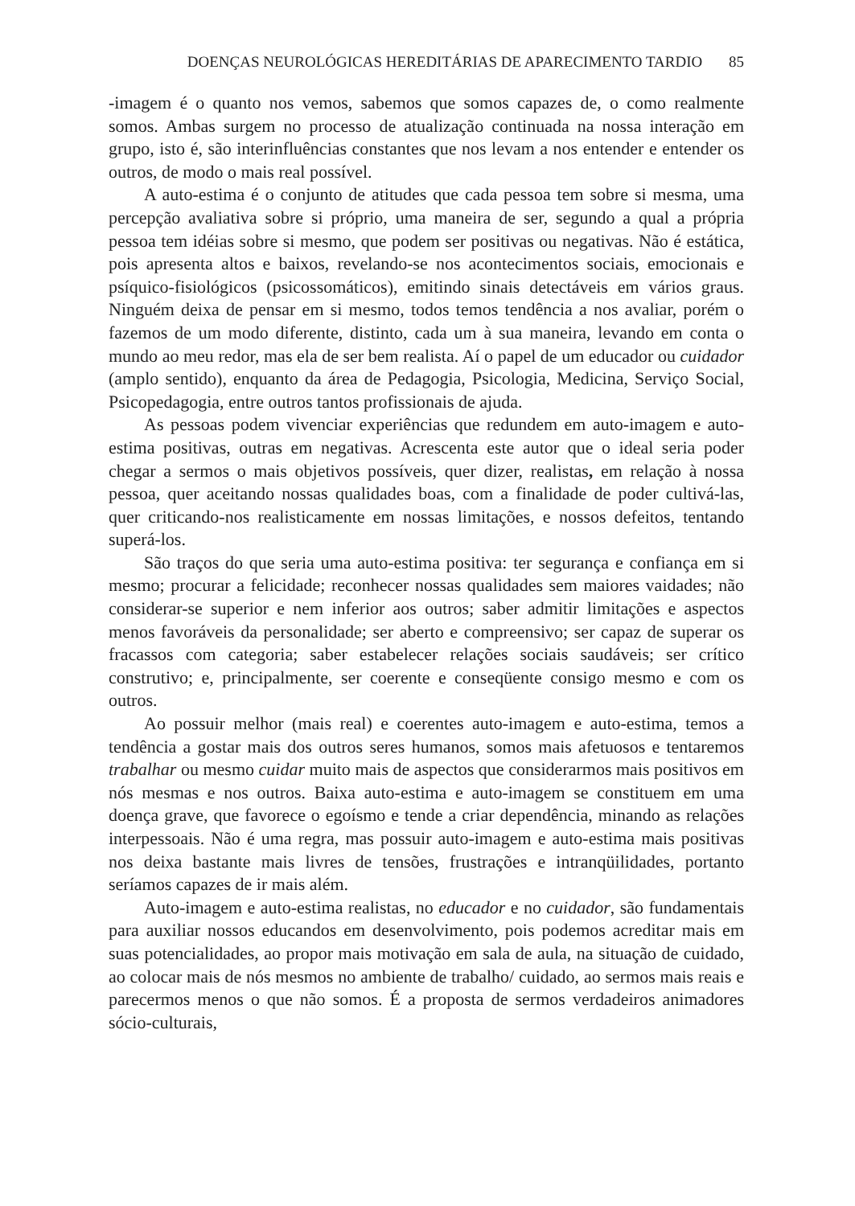DOENÇAS NEUROLÓGICAS HEREDITÁRIAS DE APARECIMENTO TARDIO 85
-imagem é o quanto nos vemos, sabemos que somos capazes de, o como realmente somos. Ambas surgem no processo de atualização continuada na nossa interação em grupo, isto é, são interinfluências constantes que nos levam a nos entender e entender os outros, de modo o mais real possível.
A auto-estima é o conjunto de atitudes que cada pessoa tem sobre si mesma, uma percepção avaliativa sobre si próprio, uma maneira de ser, segundo a qual a própria pessoa tem idéias sobre si mesmo, que podem ser positivas ou negativas. Não é estática, pois apresenta altos e baixos, revelando-se nos acontecimentos sociais, emocionais e psíquico-fisiológicos (psicossomáticos), emitindo sinais detectáveis em vários graus. Ninguém deixa de pensar em si mesmo, todos temos tendência a nos avaliar, porém o fazemos de um modo diferente, distinto, cada um à sua maneira, levando em conta o mundo ao meu redor, mas ela de ser bem realista. Aí o papel de um educador ou cuidador (amplo sentido), enquanto da área de Pedagogia, Psicologia, Medicina, Serviço Social, Psicopedagogia, entre outros tantos profissionais de ajuda.
As pessoas podem vivenciar experiências que redundem em auto-imagem e auto-estima positivas, outras em negativas. Acrescenta este autor que o ideal seria poder chegar a sermos o mais objetivos possíveis, quer dizer, realistas, em relação à nossa pessoa, quer aceitando nossas qualidades boas, com a finalidade de poder cultivá-las, quer criticando-nos realisticamente em nossas limitações, e nossos defeitos, tentando superá-los.
São traços do que seria uma auto-estima positiva: ter segurança e confiança em si mesmo; procurar a felicidade; reconhecer nossas qualidades sem maiores vaidades; não considerar-se superior e nem inferior aos outros; saber admitir limitações e aspectos menos favoráveis da personalidade; ser aberto e compreensivo; ser capaz de superar os fracassos com categoria; saber estabelecer relações sociais saudáveis; ser crítico construtivo; e, principalmente, ser coerente e conseqüente consigo mesmo e com os outros.
Ao possuir melhor (mais real) e coerentes auto-imagem e auto-estima, temos a tendência a gostar mais dos outros seres humanos, somos mais afetuosos e tentaremos trabalhar ou mesmo cuidar muito mais de aspectos que considerarmos mais positivos em nós mesmas e nos outros. Baixa auto-estima e auto-imagem se constituem em uma doença grave, que favorece o egoísmo e tende a criar dependência, minando as relações interpessoais. Não é uma regra, mas possuir auto-imagem e auto-estima mais positivas nos deixa bastante mais livres de tensões, frustrações e intranqüilidades, portanto seríamos capazes de ir mais além.
Auto-imagem e auto-estima realistas, no educador e no cuidador, são fundamentais para auxiliar nossos educandos em desenvolvimento, pois podemos acreditar mais em suas potencialidades, ao propor mais motivação em sala de aula, na situação de cuidado, ao colocar mais de nós mesmos no ambiente de trabalho/ cuidado, ao sermos mais reais e parecermos menos o que não somos. É a proposta de sermos verdadeiros animadores sócio-culturais,